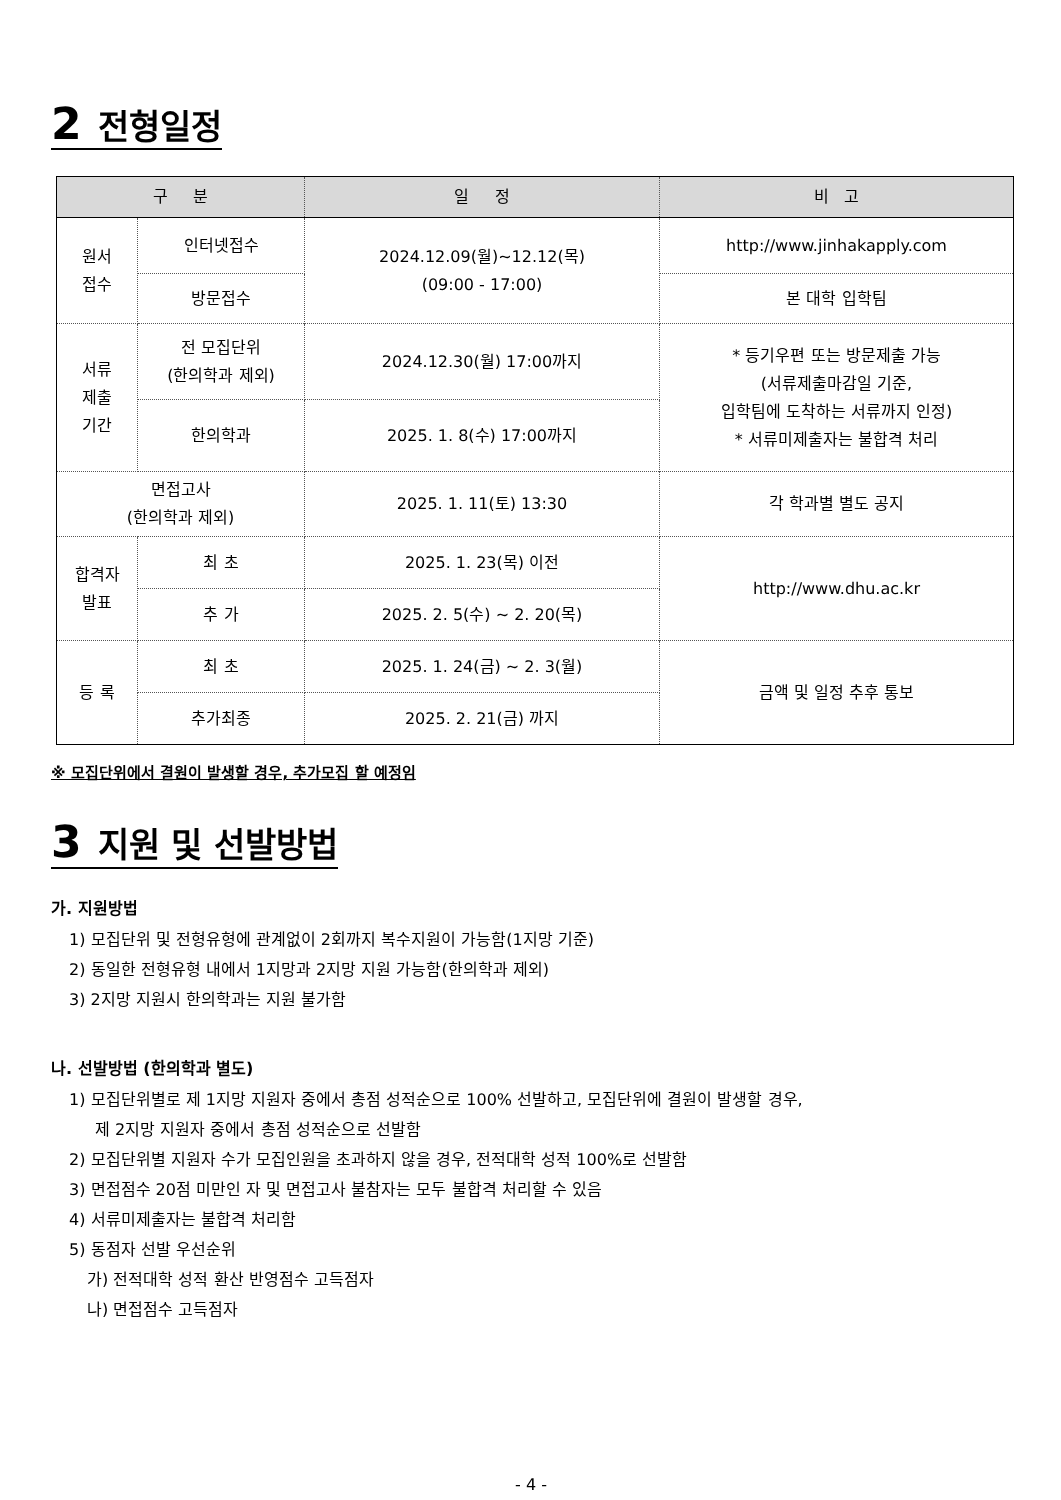2 전형일정
| 구 분 | | 일 정 | 비 고 |
| --- | --- | --- | --- |
| 원서 접수 | 인터넷접수 | 2024.12.09(월)~12.12(목) (09:00 - 17:00) | http://www.jinhakapply.com |
| | 방문접수 | | 본 대학 입학팀 |
| 서류 제출 기간 | 전 모집단위 (한의학과 제외) | 2024.12.30(월) 17:00까지 | * 등기우편 또는 방문제출 가능 (서류제출마감일 기준, 입학팀에 도착하는 서류까지 인정) * 서류미제출자는 불합격 처리 |
| | 한의학과 | 2025. 1. 8(수) 17:00까지 | |
| 면접고사 (한의학과 제외) | | 2025. 1. 11(토) 13:30 | 각 학과별 별도 공지 |
| 합격자 발표 | 최 초 | 2025. 1. 23(목) 이전 | http://www.dhu.ac.kr |
| | 추 가 | 2025. 2. 5(수) ~ 2. 20(목) | |
| 등 록 | 최 초 | 2025. 1. 24(금) ~ 2. 3(월) | 금액 및 일정 추후 통보 |
| | 추가최종 | 2025. 2. 21(금) 까지 | |
※ 모집단위에서 결원이 발생할 경우, 추가모집 할 예정임
3 지원 및 선발방법
가. 지원방법
1) 모집단위 및 전형유형에 관계없이 2회까지 복수지원이 가능함(1지망 기준)
2) 동일한 전형유형 내에서 1지망과 2지망 지원 가능함(한의학과 제외)
3) 2지망 지원시 한의학과는 지원 불가함
나. 선발방법 (한의학과 별도)
1) 모집단위별로 제 1지망 지원자 중에서 총점 성적순으로 100% 선발하고, 모집단위에 결원이 발생할 경우,
제 2지망 지원자 중에서 총점 성적순으로 선발함
2) 모집단위별 지원자 수가 모집인원을 초과하지 않을 경우, 전적대학 성적 100%로 선발함
3) 면접점수 20점 미만인 자 및 면접고사 불참자는 모두 불합격 처리할 수 있음
4) 서류미제출자는 불합격 처리함
5) 동점자 선발 우선순위
가) 전적대학 성적 환산 반영점수 고득점자
나) 면접점수 고득점자
- 4 -